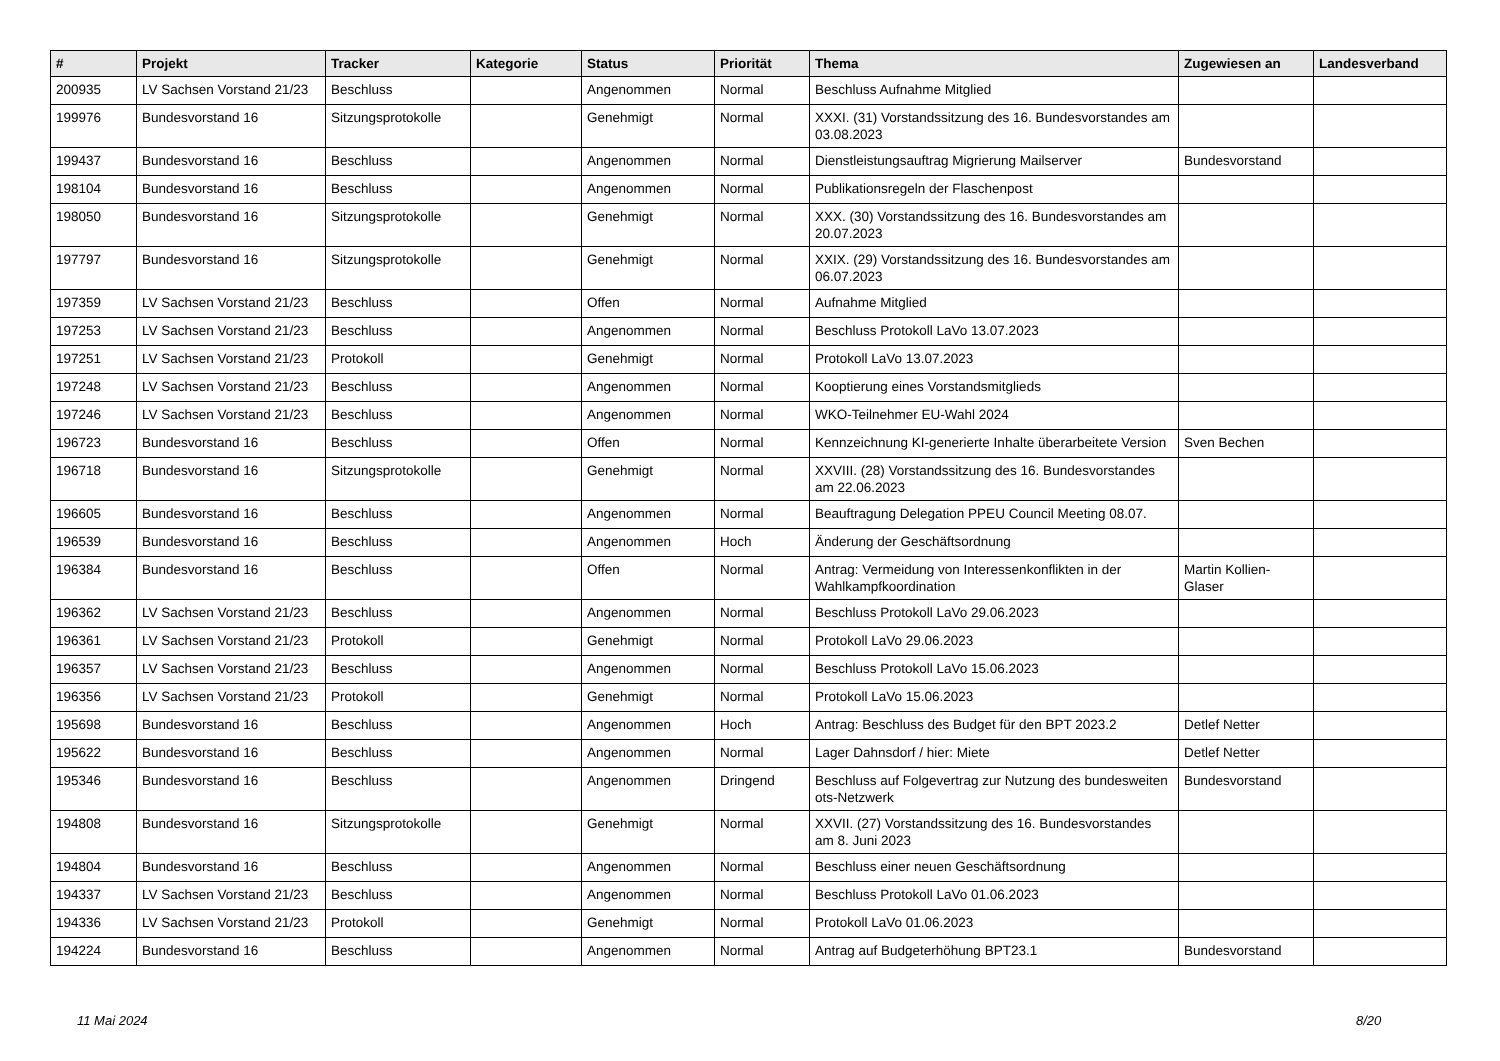| # | Projekt | Tracker | Kategorie | Status | Priorität | Thema | Zugewiesen an | Landesverband |
| --- | --- | --- | --- | --- | --- | --- | --- | --- |
| 200935 | LV Sachsen Vorstand 21/23 | Beschluss | | Angenommen | Normal | Beschluss Aufnahme Mitglied | | |
| 199976 | Bundesvorstand 16 | Sitzungsprotokolle | | Genehmigt | Normal | XXXI. (31) Vorstandssitzung des 16. Bundesvorstandes am 03.08.2023 | | |
| 199437 | Bundesvorstand 16 | Beschluss | | Angenommen | Normal | Dienstleistungsauftrag Migrierung Mailserver | Bundesvorstand | |
| 198104 | Bundesvorstand 16 | Beschluss | | Angenommen | Normal | Publikationsregeln der Flaschenpost | | |
| 198050 | Bundesvorstand 16 | Sitzungsprotokolle | | Genehmigt | Normal | XXX. (30) Vorstandssitzung des 16. Bundesvorstandes am 20.07.2023 | | |
| 197797 | Bundesvorstand 16 | Sitzungsprotokolle | | Genehmigt | Normal | XXIX. (29) Vorstandssitzung des 16. Bundesvorstandes am 06.07.2023 | | |
| 197359 | LV Sachsen Vorstand 21/23 | Beschluss | | Offen | Normal | Aufnahme Mitglied | | |
| 197253 | LV Sachsen Vorstand 21/23 | Beschluss | | Angenommen | Normal | Beschluss Protokoll LaVo 13.07.2023 | | |
| 197251 | LV Sachsen Vorstand 21/23 | Protokoll | | Genehmigt | Normal | Protokoll LaVo 13.07.2023 | | |
| 197248 | LV Sachsen Vorstand 21/23 | Beschluss | | Angenommen | Normal | Kooptierung eines Vorstandsmitglieds | | |
| 197246 | LV Sachsen Vorstand 21/23 | Beschluss | | Angenommen | Normal | WKO-Teilnehmer EU-Wahl 2024 | | |
| 196723 | Bundesvorstand 16 | Beschluss | | Offen | Normal | Kennzeichnung KI-generierte Inhalte überarbeitete Version | Sven Bechen | |
| 196718 | Bundesvorstand 16 | Sitzungsprotokolle | | Genehmigt | Normal | XXVIII. (28) Vorstandssitzung des 16. Bundesvorstandes am 22.06.2023 | | |
| 196605 | Bundesvorstand 16 | Beschluss | | Angenommen | Normal | Beauftragung Delegation PPEU Council Meeting 08.07. | | |
| 196539 | Bundesvorstand 16 | Beschluss | | Angenommen | Hoch | Änderung der Geschäftsordnung | | |
| 196384 | Bundesvorstand 16 | Beschluss | | Offen | Normal | Antrag: Vermeidung von Interessenkonflikten in der Wahlkampfkoordination | Martin Kollien-Glaser | |
| 196362 | LV Sachsen Vorstand 21/23 | Beschluss | | Angenommen | Normal | Beschluss Protokoll LaVo 29.06.2023 | | |
| 196361 | LV Sachsen Vorstand 21/23 | Protokoll | | Genehmigt | Normal | Protokoll LaVo 29.06.2023 | | |
| 196357 | LV Sachsen Vorstand 21/23 | Beschluss | | Angenommen | Normal | Beschluss Protokoll LaVo 15.06.2023 | | |
| 196356 | LV Sachsen Vorstand 21/23 | Protokoll | | Genehmigt | Normal | Protokoll LaVo 15.06.2023 | | |
| 195698 | Bundesvorstand 16 | Beschluss | | Angenommen | Hoch | Antrag: Beschluss des Budget für den BPT 2023.2 | Detlef Netter | |
| 195622 | Bundesvorstand 16 | Beschluss | | Angenommen | Normal | Lager Dahnsdorf / hier: Miete | Detlef Netter | |
| 195346 | Bundesvorstand 16 | Beschluss | | Angenommen | Dringend | Beschluss auf Folgevertrag zur Nutzung des bundesweiten ots-Netzwerk | Bundesvorstand | |
| 194808 | Bundesvorstand 16 | Sitzungsprotokolle | | Genehmigt | Normal | XXVII. (27) Vorstandssitzung des 16. Bundesvorstandes am 8. Juni 2023 | | |
| 194804 | Bundesvorstand 16 | Beschluss | | Angenommen | Normal | Beschluss einer neuen Geschäftsordnung | | |
| 194337 | LV Sachsen Vorstand 21/23 | Beschluss | | Angenommen | Normal | Beschluss Protokoll LaVo 01.06.2023 | | |
| 194336 | LV Sachsen Vorstand 21/23 | Protokoll | | Genehmigt | Normal | Protokoll LaVo 01.06.2023 | | |
| 194224 | Bundesvorstand 16 | Beschluss | | Angenommen | Normal | Antrag auf Budgeterhöhung BPT23.1 | Bundesvorstand | |
11 Mai 2024 8/20